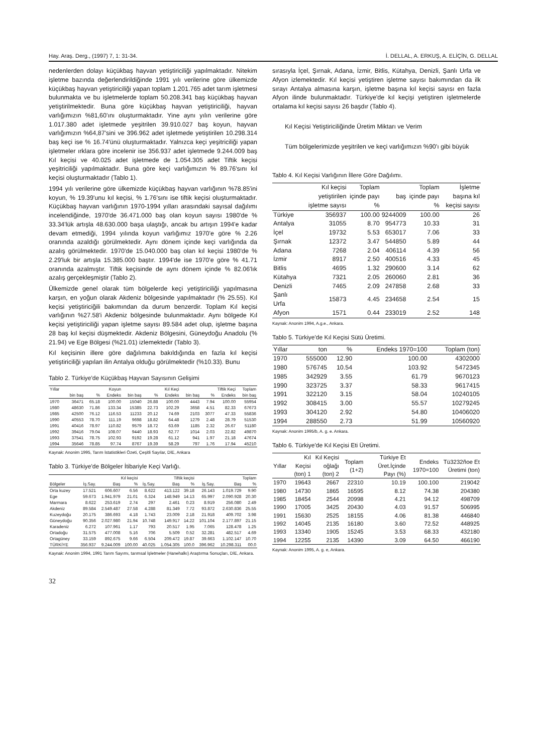Hay. Araş. Derg., (1997) 7, 1: 31-34. İ. DELLAL, A. ERKUŞ, A. ELİÇİN, G. DELLAL
nedenlerden dolayı küçükbaş hayvan yetiştiriciliği yapılmaktadır. Nitekim işletme bazında değerlendirildiğinde 1991 yılı verilerine göre ülkemizde küçükbaş hayvan yetiştiriciliği yapan toplam 1.201.765 adet tarım işletmesi bulunmakta ve bu işletmelerde toplam 50.208.341 baş küçükbaş hayvan yetiştirilmektedir. Buna göre küçükbaş hayvan yetiştiriciliği, hayvan varlığımızın %81,60'ını oluşturmaktadır. Yine aynı yılın verilerine göre 1.017.380 adet işletmede yeşitrilen 39.910.027 baş koyun, hayvan varlığımızın %64,87'sini ve 396.962 adet işletmede yetiştirilen 10.298.314 baş keçi ise % 16.74'ünü oluşturmaktadır. Yalnızca keçi yeşitriciliği yapan işletmeler ırklara göre incelenir ise 356.937 adet işletmede 9.244.009 baş Kıl keçisi ve 40.025 adet işletmede de 1.054.305 adet Tiftik keçisi yeşitriciliği yapılmaktadır. Buna göre keçi varlığımızın % 89.76'sını kıl keçisi oluşturmaktadır (Tablo 1).
1994 yılı verilerine göre ülkemizde küçükbaş hayvan varlığının %78.85'ini koyun, % 19.39'unu kıl keçisi, % 1.76'sını ise tiftik keçisi oluşturmaktadır. Küçükbaş hayvan varlığının 1970-1994 yılları arasındaki sayısal dağılımı incelendiğinde, 1970'de 36.471.000 baş olan koyun sayısı 1980'de % 33.34'lük artışla 48.630.000 başa ulaştığı, ancak bu artışın 1994'e kadar devam etmediği, 1994 yılında koyun varlığımız 1970'e göre % 2.26 oranında azaldığı görülmektedir. Aynı dönem içinde keçi varlığında da azalış görülmektedir. 1970'de 15.040.000 baş olan kıl keçisi 1980'de % 2.29'luk bir artışla 15.385.000 baştır. 1994'de ise 1970'e göre % 41.71 oranında azalmıştır. Tiftik keçisinde de aynı dönem içinde % 82.06'lık azalış gerçekleşmiştir (Tablo 2).
Ülkemizde genel olarak tüm bölgelerde keçi yetiştiriciliği yapılmasına karşın, en yoğun olarak Akdeniz bölgesinde yapılmaktadır (% 25.55). Kıl keçisi yetiştiriciğili bakımından da durum benzerdir. Toplam Kıl keçisi varlığının %27.58'i Akdeniz bölgesinde bulunmaktadır. Aynı bölgede Kıl keçisi yetiştiriciliği yapan işletme sayısı 89.584 adet olup, işletme başına 28 baş kıl keçisi düşmektedir. Akdeniz Bölgesini, Güneydoğu Anadolu (% 21.94) ve Ege Bölgesi (%21.01) izlemektedir (Tablo 3).
Kıl keçisinin illere göre dağılımına bakıldığında en fazla kıl keçisi yetiştiriciliği yapılan ilin Antalya olduğu görülmektedir (%10.33). Bunu
Tablo 2. Türkiye'de Küçükbaş Hayvan Sayısının Gelişimi
| Yıllar | Koyun | | | Kıl Keçi | | | Tiftik Keçi | | | Toplam |
| --- | --- | --- | --- | --- | --- | --- | --- | --- | --- | --- |
| | bin baş | % | Endeks | bin baş | % | Endeks | bin baş | % | Endeks | bin baş |
| 1970 | 36471 | 65.18 | 100.00 | 15040 | 26.88 | 100.00 | 4443 | 7.94 | 100.00 | 55954 |
| 1980 | 48630 | 71.86 | 133.34 | 15385 | 22.73 | 102.29 | 3658 | 4.51 | 82.33 | 67673 |
| 1985 | 42500 | 76.12 | 116.53 | 11233 | 20.12 | 74.69 | 2103 | 3077 | 47.33 | 55836 |
| 1990 | 40553 | 78.70 | 111.19 | 9698 | 18.82 | 64.48 | 1279 | 2.48 | 28.79 | 51530 |
| 1991 | 40416 | 78.97 | 110.82 | 9579 | 18.72 | 63.69 | 1185 | 2.32 | 26.67 | 51180 |
| 1992 | 39416 | 79.04 | 108.07 | 9440 | 18.93 | 62.77 | 1014 | 2.03 | 22.82 | 49870 |
| 1993 | 37541 | 78.75 | 102.93 | 9192 | 19.28 | 61.12 | 941 | 1.97 | 21.18 | 47674 |
| 1994 | 35646 | 78.85 | 97.74 | 8767 | 19.39 | 58.29 | 797 | 1.76 | 17.94 | 45210 |
Kaynak: Anonim 1995, Tarım İstatistikleri Özeti, Çeşitli Sayılar, DİE, Ankara
Tablo 3. Türkiye'de Bölgeler İtibariyle Keçi Varlığı.
| | Kıl keçisi | | | Tiftik keçisi | | | Toplam | | |
| --- | --- | --- | --- | --- | --- | --- | --- | --- | --- |
| Bölgeler | İş.Say. | Baş | % | İş.Say. | Baş | % | İş.Say. | Baş | % |
| Orta kuzey | 17.521 | 606.607 | 6.56 | 8.622 | 413.122 | 39.18 | 26.143 | 1.019.729 | 9.90 |
| Ege | 59.673 | 1.941.979 | 21.01 | 6.324 | 148.949 | 14.13 | 65.997 | 2.090.928 | 20.30 |
| Marmara | 8.622 | 253.619 | 2.74 | 297 | 2.461 | 0.23 | 8.919 | 256.080 | 2.49 |
| Akdeniz | 89.584 | 2.549.487 | 27.58 | 4.288 | 81.349 | 7.72 | 93.872 | 2.630.836 | 25.55 |
| Kuzeydoğu | 20.175 | 386.693 | 4.18 | 1.743 | 23.009 | 2.18 | 21.918 | 409.702 | 3.98 |
| Güneydoğu | 90.356 | 2.027.980 | 21.94 | 10.748 | 149.917 | 14.22 | 101.104 | 2.177.897 | 21.15 |
| Karadeniz | 6.272 | 107.961 | 1.17 | 793 | 20.517 | 1.95 | 7.065 | 128.478 | 1.25 |
| Ortadoğu | 31.575 | 477.008 | 5.16 | 706 | 5.509 | 0.52 | 32.281 | 482.517 | 4.69 |
| Ortagüney | 33.159 | 892.675 | 9.66 | 6.504 | 209.472 | 19.87 | 39.663 | 1.102.147 | 10.70 |
| TÜRKİYE | 356.937 | 9.244.009 | 100.00 | 40.025 | 1.054.305 | 100.0 | 396.962 | 10.298.311 | 00.0 |
Kaynak: Anonim 1994, 1991 Tarım Sayımı, tarımsal İşletmeler (Hanehalkı) Araştırma Sonuçları, DİE, Ankara.
32
sırasıyla İçel, Şırnak, Adana, İzmir, Bitlis, Kütahya, Denizli, Şanlı Urfa ve Afyon izlemektedir. Kıl keçisi yetiştiren işletme sayısı bakımından da ilk sırayı Antalya almasına karşın, işletme başına kıl keçisi sayısı en fazla Afyon ilinde bulunmaktadır. Türkiye'de kıl keçişi yetiştiren işletmelerde ortalama kıl keçisi sayısı 26 başdır (Tablo 4).
Kıl Keçisi Yetiştiriciliğinde Üretim Miktarı ve Verim
Tüm bölgelerimizde yeşitrilen ve keçi varlığımızın %90'ı gibi büyük
Tablo 4. Kıl Keçisi Varlığının İllere Göre Dağılımı.
| | Kıl keçisi yetiştirilen işletme sayısı | Toplam içinde payı % | baş | Toplam içinde payı % | İşletme başına kıl keçisi sayısı |
| --- | --- | --- | --- | --- | --- |
| Türkiye | 356937 | 100.00 | 9244009 | 100.00 | 26 |
| Antalya | 31055 | 8.70 | 954773 | 10.33 | 31 |
| İçel | 19732 | 5.53 | 653017 | 7.06 | 33 |
| Şırnak | 12372 | 3.47 | 544850 | 5.89 | 44 |
| Adana | 7268 | 2.04 | 406114 | 4.39 | 56 |
| İzmir | 8917 | 2.50 | 400516 | 4.33 | 45 |
| Bitlis | 4695 | 1.32 | 290600 | 3.14 | 62 |
| Kütahya | 7321 | 2.05 | 260060 | 2.81 | 36 |
| Denizli | 7465 | 2.09 | 247858 | 2.68 | 33 |
| Şanlı Urfa | 15873 | 4.45 | 234658 | 2.54 | 15 |
| Afyon | 1571 | 0.44 | 233019 | 2.52 | 148 |
Kaynak: Anonim 1994, A.g.e., Ankara.
Tablo 5. Türkiye'de Kıl Keçisi Sütü Üretimi.
| Yıllar | ton | % | Endeks 1970=100 | Toplam (ton) |
| --- | --- | --- | --- | --- |
| 1970 | 555000 | 12.90 | 100.00 | 4302000 |
| 1980 | 576745 | 10.54 | 103.92 | 5472345 |
| 1985 | 342929 | 3.55 | 61.79 | 9670123 |
| 1990 | 323725 | 3.37 | 58.33 | 9617415 |
| 1991 | 322120 | 3.15 | 58.04 | 10240105 |
| 1992 | 308415 | 3.00 | 55.57 | 10279245 |
| 1993 | 304120 | 2.92 | 54.80 | 10406020 |
| 1994 | 288550 | 2.73 | 51.99 | 10560920 |
Kaynak: Anonim 1995/b, A. g. e. Ankara.
Tablo 6. Türkiye'de Kıl Keçisi Eti Üretimi.
| Yıllar | Kıl Keçisi (ton) 1 | Kıl Keçisi oğlağı (ton) 2 | Toplam (1+2) | Türkiye Et Üret.İçinde Payı (%) | Endeks 1970=100 | Tü3232ñoe Et Üretimi (ton) |
| --- | --- | --- | --- | --- | --- | --- |
| 1970 | 19643 | 2667 | 22310 | 10.19 | 100.100 | 219042 |
| 1980 | 14730 | 1865 | 16595 | 8.12 | 74.38 | 204380 |
| 1985 | 18454 | 2544 | 20998 | 4.21 | 94.12 | 498709 |
| 1990 | 17005 | 3425 | 20430 | 4.03 | 91.57 | 506995 |
| 1991 | 15630 | 2525 | 18155 | 4.06 | 81.38 | 446840 |
| 1992 | 14045 | 2135 | 16180 | 3.60 | 72.52 | 448925 |
| 1993 | 13340 | 1905 | 15245 | 3.53 | 68.33 | 432180 |
| 1994 | 12255 | 2135 | 14390 | 3.09 | 64.50 | 466190 |
Kaynak: Anonim 1995, A. g. e, Ankara.